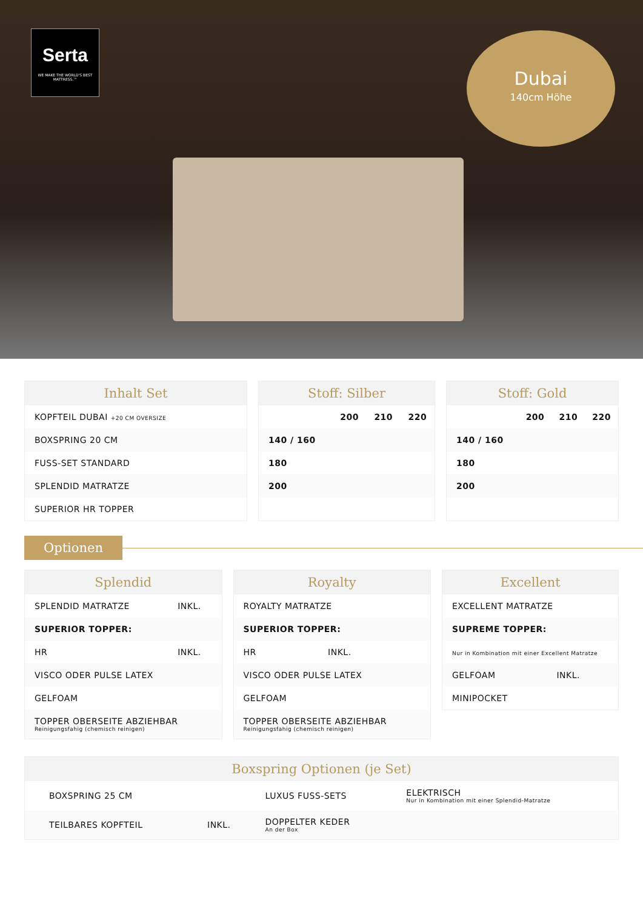Serta
WE MAKE THE WORLD'S BEST MATTRESS.™
Dubai
140cm Höhe
Inhalt Set
| KOPFTEIL DUBAI +20 CM OVERSIZE |
| BOXSPRING 20 CM |
| FUSS-SET STANDARD |
| SPLENDID MATRATZE |
| SUPERIOR HR TOPPER |
Stoff: Silber
| | 200 | 210 | 220 |
| 140 / 160 | | | |
| 180 | | | |
| 200 | | | |
Stoff: Gold
| | 200 | 210 | 220 |
| 140 / 160 | | | |
| 180 | | | |
| 200 | | | |
Optionen
Splendid
| SPLENDID MATRATZE | INKL. |
| SUPERIOR TOPPER: | |
| HR | INKL. |
| VISCO ODER PULSE LATEX | |
| GELFOAM | |
| TOPPER OBERSEITE ABZIEHBAR Reinigungsfahig (chemisch reinigen) | |
Royalty
| ROYALTY MATRATZE | |
| SUPERIOR TOPPER: | |
| HR | INKL. |
| VISCO ODER PULSE LATEX | |
| GELFOAM | |
| TOPPER OBERSEITE ABZIEHBAR Reinigungsfahig (chemisch reinigen) | |
Excellent
| EXCELLENT MATRATZE | |
| SUPREME TOPPER: | |
| Nur in Kombination mit einer Excellent Matratze | |
| GELFOAM | INKL. |
| MINIPOCKET | |
Boxspring Optionen (je Set)
| BOXSPRING 25 CM | | LUXUS FUSS-SETS | ELEKTRISCH Nur in Kombination mit einer Splendid-Matratze |
| TEILBARES KOPFTEIL | INKL. | DOPPELTER KEDER An der Box | |